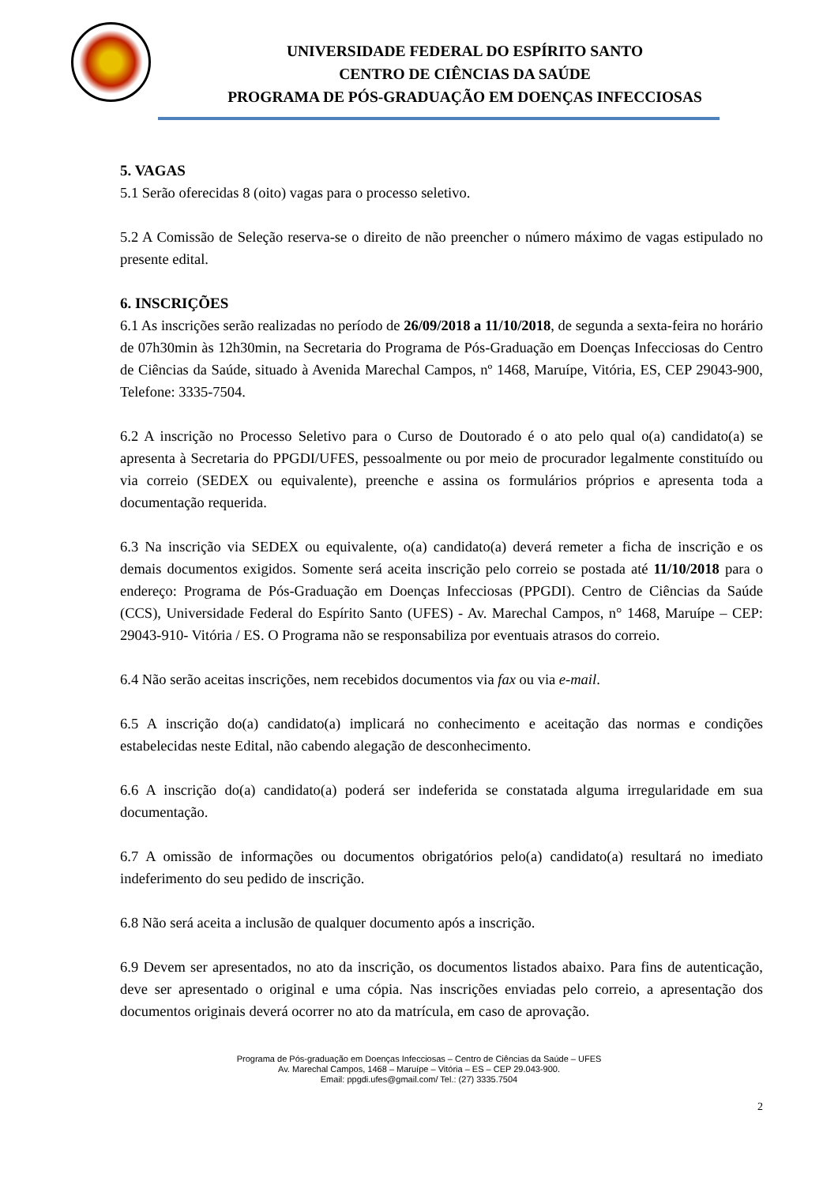UNIVERSIDADE FEDERAL DO ESPÍRITO SANTO
CENTRO DE CIÊNCIAS DA SAÚDE
PROGRAMA DE PÓS-GRADUAÇÃO EM DOENÇAS INFECCIOSAS
5. VAGAS
5.1 Serão oferecidas 8 (oito) vagas para o processo seletivo.
5.2 A Comissão de Seleção reserva-se o direito de não preencher o número máximo de vagas estipulado no presente edital.
6. INSCRIÇÕES
6.1 As inscrições serão realizadas no período de 26/09/2018 a 11/10/2018, de segunda a sexta-feira no horário de 07h30min às 12h30min, na Secretaria do Programa de Pós-Graduação em Doenças Infecciosas do Centro de Ciências da Saúde, situado à Avenida Marechal Campos, nº 1468, Maruípe, Vitória, ES, CEP 29043-900, Telefone: 3335-7504.
6.2 A inscrição no Processo Seletivo para o Curso de Doutorado é o ato pelo qual o(a) candidato(a) se apresenta à Secretaria do PPGDI/UFES, pessoalmente ou por meio de procurador legalmente constituído ou via correio (SEDEX ou equivalente), preenche e assina os formulários próprios e apresenta toda a documentação requerida.
6.3 Na inscrição via SEDEX ou equivalente, o(a) candidato(a) deverá remeter a ficha de inscrição e os demais documentos exigidos. Somente será aceita inscrição pelo correio se postada até 11/10/2018 para o endereço: Programa de Pós-Graduação em Doenças Infecciosas (PPGDI). Centro de Ciências da Saúde (CCS), Universidade Federal do Espírito Santo (UFES) - Av. Marechal Campos, n° 1468, Maruípe – CEP: 29043-910- Vitória / ES. O Programa não se responsabiliza por eventuais atrasos do correio.
6.4 Não serão aceitas inscrições, nem recebidos documentos via fax ou via e-mail.
6.5 A inscrição do(a) candidato(a) implicará no conhecimento e aceitação das normas e condições estabelecidas neste Edital, não cabendo alegação de desconhecimento.
6.6 A inscrição do(a) candidato(a) poderá ser indeferida se constatada alguma irregularidade em sua documentação.
6.7 A omissão de informações ou documentos obrigatórios pelo(a) candidato(a) resultará no imediato indeferimento do seu pedido de inscrição.
6.8 Não será aceita a inclusão de qualquer documento após a inscrição.
6.9 Devem ser apresentados, no ato da inscrição, os documentos listados abaixo. Para fins de autenticação, deve ser apresentado o original e uma cópia. Nas inscrições enviadas pelo correio, a apresentação dos documentos originais deverá ocorrer no ato da matrícula, em caso de aprovação.
Programa de Pós-graduação em Doenças Infecciosas – Centro de Ciências da Saúde – UFES
Av. Marechal Campos, 1468 – Maruípe – Vitória – ES – CEP 29.043-900.
Email: ppgdi.ufes@gmail.com/ Tel.: (27) 3335.7504
2